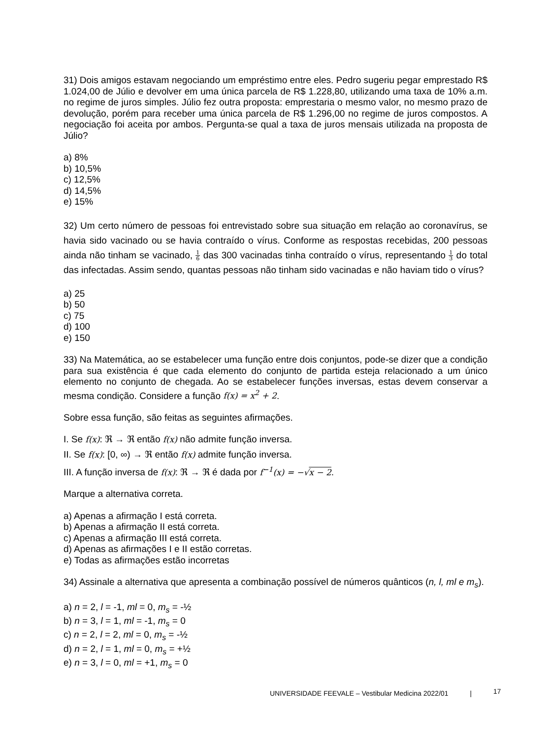31) Dois amigos estavam negociando um empréstimo entre eles. Pedro sugeriu pegar emprestado R$ 1.024,00 de Júlio e devolver em uma única parcela de R$ 1.228,80, utilizando uma taxa de 10% a.m. no regime de juros simples. Júlio fez outra proposta: emprestaria o mesmo valor, no mesmo prazo de devolução, porém para receber uma única parcela de R$ 1.296,00 no regime de juros compostos. A negociação foi aceita por ambos. Pergunta-se qual a taxa de juros mensais utilizada na proposta de Júlio?
a) 8%
b) 10,5%
c) 12,5%
d) 14,5%
e) 15%
32) Um certo número de pessoas foi entrevistado sobre sua situação em relação ao coronavírus, se havia sido vacinado ou se havia contraído o vírus. Conforme as respostas recebidas, 200 pessoas ainda não tinham se vacinado, 1 6 das 300 vacinadas tinha contraído o vírus, representando 1 3 do total das infectadas. Assim sendo, quantas pessoas não tinham sido vacinadas e não haviam tido o vírus?
a) 25
b) 50
c) 75
d) 100
e) 150
33) Na Matemática, ao se estabelecer uma função entre dois conjuntos, pode-se dizer que a condição para sua existência é que cada elemento do conjunto de partida esteja relacionado a um único elemento no conjunto de chegada. Ao se estabelecer funções inversas, estas devem conservar a mesma condição. Considere a função f(x) = x<sup>2</sup> + 2.
Sobre essa função, são feitas as seguintes afirmações.
I. Se f(x): ℜ → ℜ então f(x) não admite função inversa.
II. Se f(x): [0, ∞) → ℜ então f(x) admite função inversa.
III. A função inversa de f(x): ℜ → ℜ é dada por f<sup>−1</sup>(x) = −√x − 2.
Marque a alternativa correta.
a) Apenas a afirmação I está correta.
b) Apenas a afirmação II está correta.
c) Apenas a afirmação III está correta.
d) Apenas as afirmações I e II estão corretas.
e) Todas as afirmações estão incorretas
34) Assinale a alternativa que apresenta a combinação possível de números quânticos (n, l, ml e m<sub>s</sub>).
a) n = 2, l = -1, ml = 0, m<sub>s</sub> = -½
b) n = 3, l = 1, ml = -1, m<sub>s</sub> = 0
c) n = 2, l = 2, ml = 0, m<sub>s</sub> = -½
d) n = 2, l = 1, ml = 0, m<sub>s</sub> = +½
e) n = 3, l = 0, ml = +1, m<sub>s</sub> = 0
UNIVERSIDADE FEEVALE – Vestibular Medicina 2022/01 | 17